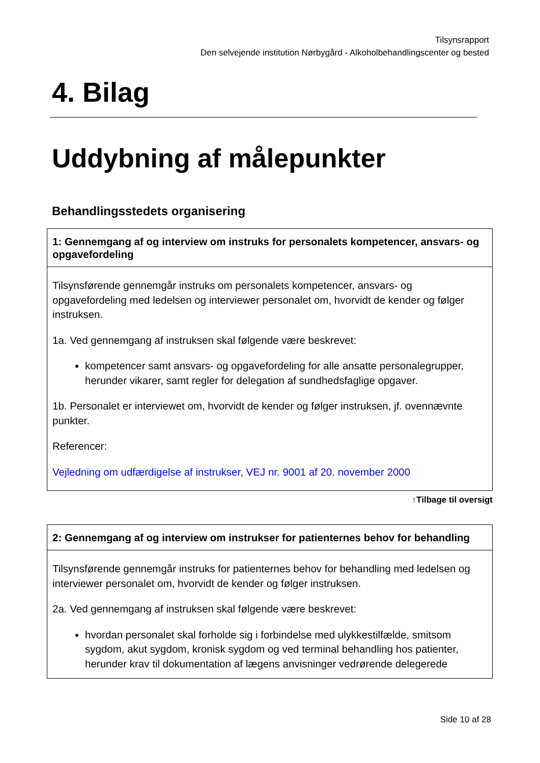Tilsynsrapport
Den selvejende institution Nørbygård - Alkoholbehandlingscenter og bested
4. Bilag
Uddybning af målepunkter
Behandlingsstedets organisering
| 1: Gennemgang af og interview om instruks for personalets kompetencer, ansvars- og opgavefordeling |
| --- |
| Tilsynsførende gennemgår instruks om personalets kompetencer, ansvars- og opgavefordeling med ledelsen og interviewer personalet om, hvorvidt de kender og følger instruksen. 1a. Ved gennemgang af instruksen skal følgende være beskrevet: kompetencer samt ansvars- og opgavefordeling for alle ansatte personalegrupper, herunder vikarer, samt regler for delegation af sundhedsfaglige opgaver. 1b. Personalet er interviewet om, hvorvidt de kender og følger instruksen, jf. ovennævnte punkter. Referencer: Vejledning om udfærdigelse af instrukser, VEJ nr. 9001 af 20. november 2000 |
↑Tilbage til oversigt
| 2: Gennemgang af og interview om instrukser for patienternes behov for behandling |
| --- |
| Tilsynsførende gennemgår instruks for patienternes behov for behandling med ledelsen og interviewer personalet om, hvorvidt de kender og følger instruksen. 2a. Ved gennemgang af instruksen skal følgende være beskrevet: hvordan personalet skal forholde sig i forbindelse med ulykkestilfælde, smitsom sygdom, akut sygdom, kronisk sygdom og ved terminal behandling hos patienter, herunder krav til dokumentation af lægens anvisninger vedrørende delegerede |
Side 10 af 28